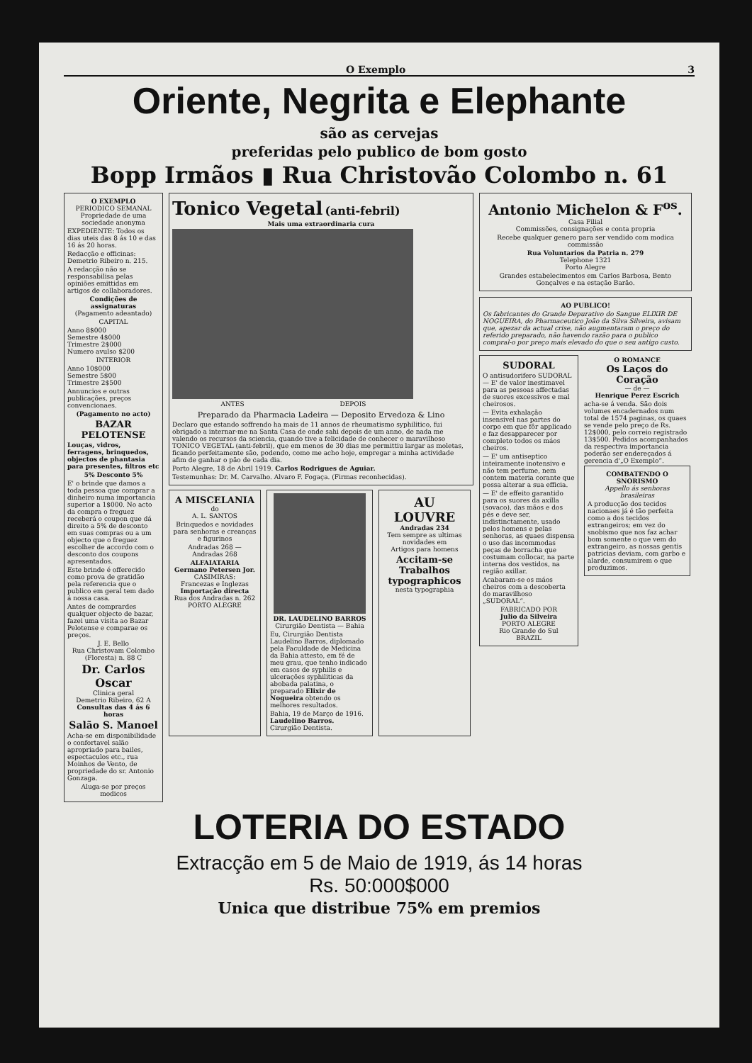O Exemplo 3
Oriente, Negrita e Elephante
são as cervejas
preferidas pelo publico de bom gosto
Bopp Irmãos ▮ Rua Christovão Colombo n. 61
O EXEMPLO
PERIODICO SEMANAL
Propriedade de uma sociedade anonyma
EXPEDIENTE: Todos os dias uteis das 8 ás 10 e das 16 ás 20 horas.
Redacção e officinas: Demetrio Ribeiro n. 215.
A redacção não se responsabilisa pelas opiniões emittidas em artigos de collaboradores.
Condições de assignaturas
(Pagamento adeantado)
CAPITAL
Anno 8$000
Semestre 4$000
Trimestre 2$000
Numero avulso $200
INTERIOR
Anno 10$000
Semestre 5$00
Trimestre 2$500
Annuncios e outras publicações, preços convencionaes.
(Pagamento no acto)
BAZAR PELOTENSE
Louças, vidros, ferragens, brinquedos, objectos de phantasia para presentes, filtros etc
5% Desconto 5%
E' o brinde que damos a toda pessoa que comprar a dinheiro numa importancia superior a 1$000. No acto da compra o freguez receberá o coupon que dá direito a 5% de desconto em suas compras ou a um objecto que o freguez escolher de accordo com o desconto dos coupons apresentados.
Este brinde é offerecido como prova de gratidão pela referencia que o publico em geral tem dado á nossa casa.
Antes de comprardes qualquer objecto de bazar, fazei uma visita ao Bazar Pelotense e comparae os preços.
J. E. Bello
Rua Christovam Colombo (Floresta) n. 88 C
Dr. Carlos Oscar
Clinica geral
Demetrio Ribeiro, 62 A
Consultas das 4 ás 6 horas
Salão S. Manoel
Acha-se em disponibilidade o confortavel salão apropriado para bailes, espectaculos etc., rua Moinhos de Vento, de propriedade do sr. Antonio Gonzaga.
Aluga-se por preços modicos
Tonico Vegetal (anti-febril)
Mais uma extraordinaria cura
ANTES DEPOIS
Preparado da Pharmacia Ladeira — Deposito Ervedoza & Lino
Declaro que estando soffrendo ha mais de 11 annos de rheumatismo syphilitico, fui obrigado a internar-me na Santa Casa de onde sahi depois de um anno, de nada me valendo os recursos da sciencia, quando tive a felicidade de conhecer o maravilhoso TONICO VEGETAL (anti-febril), que em menos de 30 dias me permittiu largar as moletas, ficando perfeitamente são, podendo, como me acho hoje, empregar a minha actividade afim de ganhar o pão de cada dia.
Porto Alegre, 18 de Abril 1919. Carlos Rodrigues de Aguiar.
Testemunhas: Dr. M. Carvalho. Alvaro F. Fogaça. (Firmas reconhecidas).
A MISCELANIA
do
A. L. SANTOS
Brinquedos e novidades para senhoras e creanças e figurinos
Andradas 268 — Andradas 268
ALFAIATARIA
Germano Petersen Jor.
CASIMIRAS:
Francezas e Inglezas
Importação directa
Rua dos Andradas n. 262
PORTO ALEGRE
DR. LAUDELINO BARROS
Cirurgião Dentista — Bahia
Eu, Cirurgião Dentista Laudelino Barros, diplomado pela Faculdade de Medicina da Bahia attesto, em fé de meu grau, que tenho indicado em casos de syphilis e ulcerações syphiliticas da abobada palatina, o preparado Elixir de Nogueira obtendo os melhores resultados.
Bahia, 19 de Março de 1916.
Laudelino Barros.
Cirurgião Dentista.
AU LOUVRE
Andradas 234
Tem sempre as ultimas novidades em
Artigos para homens
Accitam-se Trabalhos typographicos
nesta typographia
Antonio Michelon & F<sup>os</sup>.
Casa Filial
Commissões, consignações e conta propria
Recebe qualquer genero para ser vendido com modica commissão
Rua Voluntarios da Patria n. 279
Telephone 1321
Porto Alegre
Grandes estabelecimentos em Carlos Barbosa, Bento Gonçalves e na estação Barão.
AO PUBLICO!
Os fabricantes do Grande Depurativo do Sangue ELIXIR DE NOGUEIRA, do Pharmaceutico João da Silva Silveira, avisam que, apezar da actual crise, não augmentaram o preço do referido preparado, não havendo razão para o publico compral-o por preço mais elevado do que o seu antigo custo.
SUDORAL
O antisudorifero SUDORAL — E' de valor inestimavel para as pessoas affectadas de suores excessivos e mal cheirosos.
— Evita exhalação insensivel nas partes do corpo em que fôr applicado e faz desapparecer por completo todos os máos cheiros.
— E' um antiseptico inteiramente inotensivo e não tem perfume, nem contem materia corante que possa alterar a sua efficia.
— E' de effeito garantido para os suores da axilla (sovaco), das mãos e dos pés e deve ser, indistinctamente, usado pelos homens e pelas senhoras, as quaes dispensa o uso das incommodas peças de borracha que costumam collocar, na parte interna dos vestidos, na região axillar.
Acabaram-se os máos cheiros com a descoberta do maravilhoso „SUDORAL“.
FABRICADO POR
Julio da Silveira
PORTO ALEGRE
Rio Grande do Sul
BRAZIL
O ROMANCE
Os Laços do Coração
— de —
Henrique Perez Escrich
acha-se á venda. São dois volumes encadernados num total de 1574 paginas, os quaes se vende pelo preço de Rs. 12$000, pelo correio registrado 13$500. Pedidos acompanhados da respectiva importancia poderão ser endereçados á gerencia d'„O Exemplo“.
COMBATENDO O SNORISMO
Appello ás senhoras brasileiras
A producção dos tecidos nacionaes já é tão perfeita como a dos tecidos extrangeiros; em vez do snobismo que nos faz achar bom somente o que vem do extrangeiro, as nossas gentis patricias deviam, com garbo e alarde, consumirem o que produzimos.
LOTERIA DO ESTADO
Extracção em 5 de Maio de 1919, ás 14 horas
Rs. 50:000$000
Unica que distribue 75% em premios